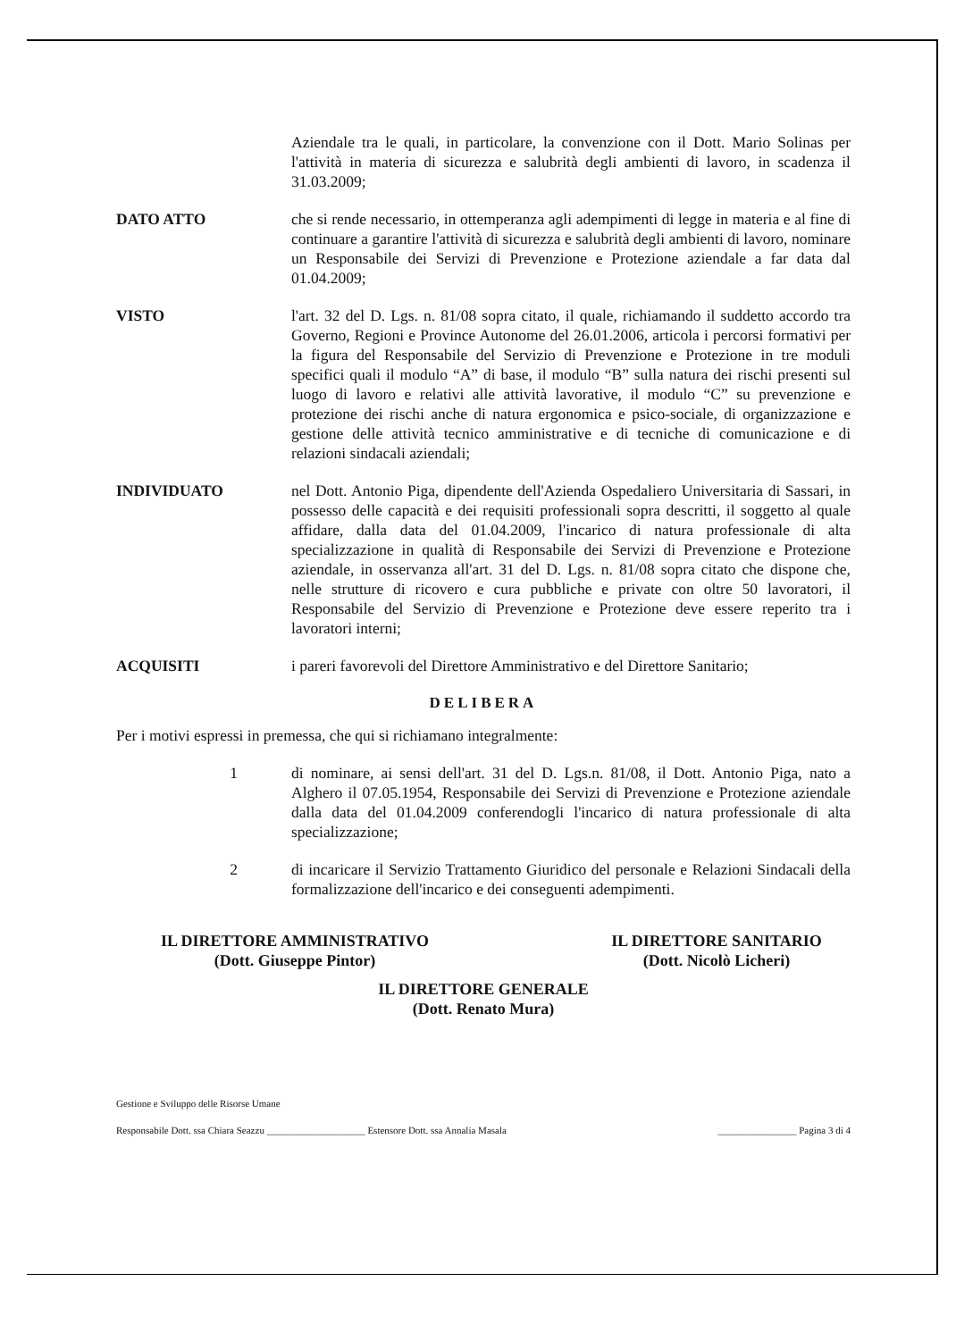Aziendale tra le quali, in particolare, la convenzione con il Dott. Mario Solinas per l'attività in materia di sicurezza e salubrità degli ambienti di lavoro, in scadenza il 31.03.2009;
DATO ATTO che si rende necessario, in ottemperanza agli adempimenti di legge in materia e al fine di continuare a garantire l'attività di sicurezza e salubrità degli ambienti di lavoro, nominare un Responsabile dei Servizi di Prevenzione e Protezione aziendale a far data dal 01.04.2009;
VISTO l'art. 32 del D. Lgs. n. 81/08 sopra citato, il quale, richiamando il suddetto accordo tra Governo, Regioni e Province Autonome del 26.01.2006, articola i percorsi formativi per la figura del Responsabile del Servizio di Prevenzione e Protezione in tre moduli specifici quali il modulo “A” di base, il modulo “B” sulla natura dei rischi presenti sul luogo di lavoro e relativi alle attività lavorative, il modulo “C” su prevenzione e protezione dei rischi anche di natura ergonomica e psico-sociale, di organizzazione e gestione delle attività tecnico amministrative e di tecniche di comunicazione e di relazioni sindacali aziendali;
INDIVIDUATO nel Dott. Antonio Piga, dipendente dell'Azienda Ospedaliero Universitaria di Sassari, in possesso delle capacità e dei requisiti professionali sopra descritti, il soggetto al quale affidare, dalla data del 01.04.2009, l'incarico di natura professionale di alta specializzazione in qualità di Responsabile dei Servizi di Prevenzione e Protezione aziendale, in osservanza all'art. 31 del D. Lgs. n. 81/08 sopra citato che dispone che, nelle strutture di ricovero e cura pubbliche e private con oltre 50 lavoratori, il Responsabile del Servizio di Prevenzione e Protezione deve essere reperito tra i lavoratori interni;
ACQUISITI i pareri favorevoli del Direttore Amministrativo e del Direttore Sanitario;
DELIBERA
Per i motivi espressi in premessa, che qui si richiamano integralmente:
1 di nominare, ai sensi dell'art. 31 del D. Lgs.n. 81/08, il Dott. Antonio Piga, nato a Alghero il 07.05.1954, Responsabile dei Servizi di Prevenzione e Protezione aziendale dalla data del 01.04.2009 conferendogli l'incarico di natura professionale di alta specializzazione;
2 di incaricare il Servizio Trattamento Giuridico del personale e Relazioni Sindacali della formalizzazione dell'incarico e dei conseguenti adempimenti.
IL DIRETTORE AMMINISTRATIVO
(Dott. Giuseppe Pintor)
IL DIRETTORE SANITARIO
(Dott. Nicolò Licheri)
IL DIRETTORE GENERALE
(Dott. Renato Mura)
Gestione e Sviluppo delle Risorse Umane
Responsabile Dott. ssa Chiara Seazzu ____________________ Estensore Dott. ssa Annalia Masala ________________ Pagina 3 di 4